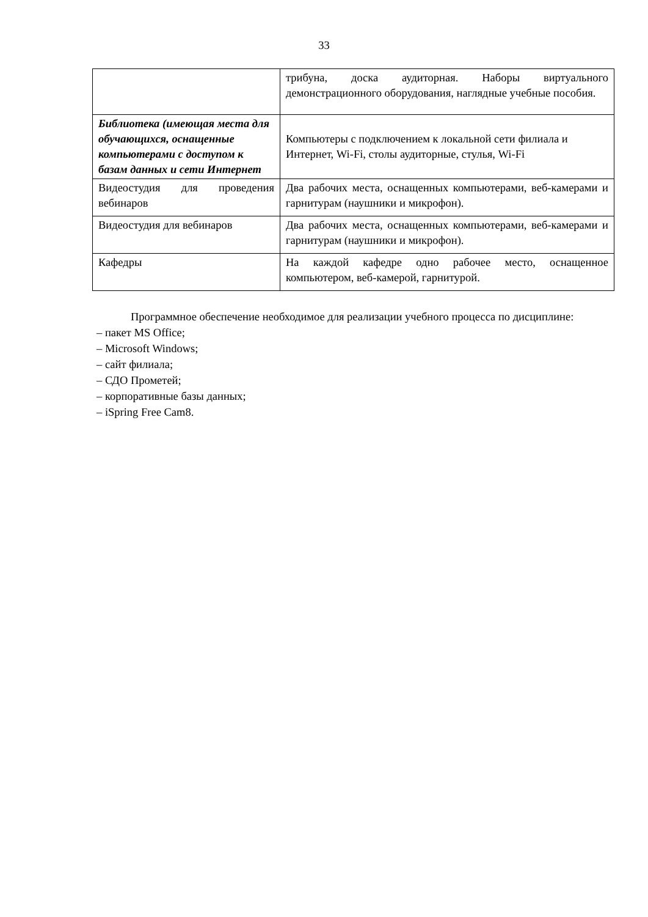33
| | трибуна, доска аудиторная. Наборы виртуального демонстрационного оборудования, наглядные учебные пособия. |
| Библиотека (имеющая места для обучающихся, оснащенные компьютерами с доступом к базам данных и сети Интернет | Компьютеры с подключением к локальной сети филиала и Интернет, Wi-Fi, столы аудиторные, стулья, Wi-Fi |
| Видеостудия для проведения вебинаров | Два рабочих места, оснащенных компьютерами, веб-камерами и гарнитурам (наушники и микрофон). |
| Видеостудия для вебинаров | Два рабочих места, оснащенных компьютерами, веб-камерами и гарнитурам (наушники и микрофон). |
| Кафедры | На каждой кафедре одно рабочее место, оснащенное компьютером, веб-камерой, гарнитурой. |
Программное обеспечение необходимое для реализации учебного процесса по дисциплине:
– пакет MS Office;
– Microsoft Windows;
– сайт филиала;
– СДО Прометей;
– корпоративные базы данных;
– iSpring Free Cam8.